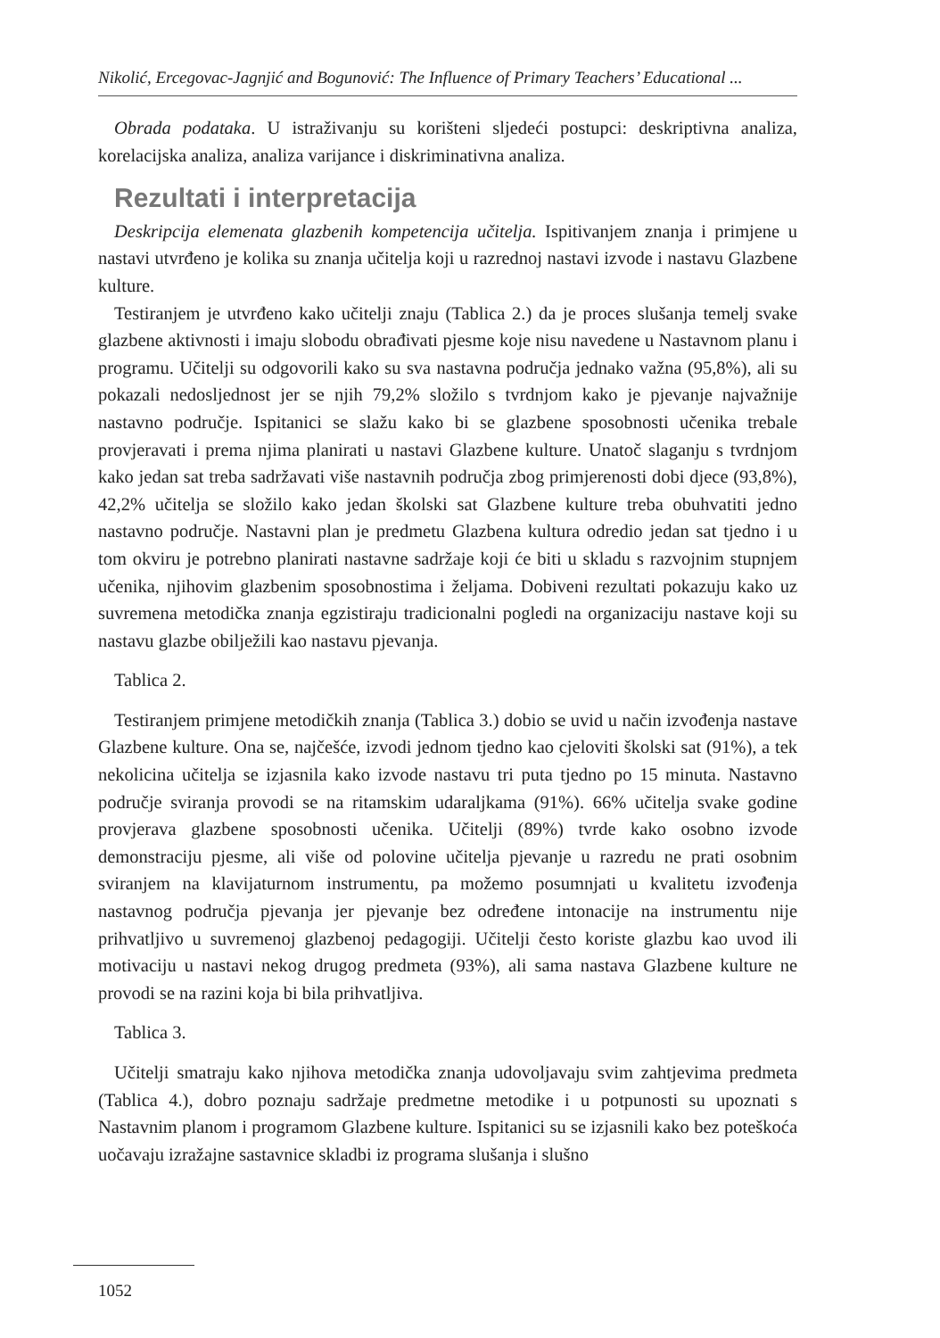Nikolić, Ercegovac-Jagnjić and Bogunović: The Influence of Primary Teachers’ Educational ...
Obrada podataka. U istraživanju su korišteni sljedeći postupci: deskriptivna analiza, korelacijska analiza, analiza varijance i diskriminativna analiza.
Rezultati i interpretacija
Deskripcija elemenata glazbenih kompetencija učitelja. Ispitivanjem znanja i primjene u nastavi utvrđeno je kolika su znanja učitelja koji u razrednoj nastavi izvode i nastavu Glazbene kulture.
Testiranjem je utvrđeno kako učitelji znaju (Tablica 2.) da je proces slušanja temelj svake glazbene aktivnosti i imaju slobodu obrađivati pjesme koje nisu navedene u Nastavnom planu i programu. Učitelji su odgovorili kako su sva nastavna područja jednako važna (95,8%), ali su pokazali nedosljednost jer se njih 79,2% složilo s tvrdnjom kako je pjevanje najvažnije nastavno područje. Ispitanici se slažu kako bi se glazbene sposobnosti učenika trebale provjeravati i prema njima planirati u nastavi Glazbene kulture. Unatoč slaganju s tvrdnjom kako jedan sat treba sadržavati više nastavnih područja zbog primjerenosti dobi djece (93,8%), 42,2% učitelja se složilo kako jedan školski sat Glazbene kulture treba obuhvatiti jedno nastavno područje. Nastavni plan je predmetu Glazbena kultura odredio jedan sat tjedno i u tom okviru je potrebno planirati nastavne sadržaje koji će biti u skladu s razvojnim stupnjem učenika, njihovim glazbenim sposobnostima i željama. Dobiveni rezultati pokazuju kako uz suvremena metodička znanja egzistiraju tradicionalni pogledi na organizaciju nastave koji su nastavu glazbe obilježili kao nastavu pjevanja.
Tablica 2.
Testiranjem primjene metodičkih znanja (Tablica 3.) dobio se uvid u način izvođenja nastave Glazbene kulture. Ona se, najčešće, izvodi jednom tjedno kao cjeloviti školski sat (91%), a tek nekolicina učitelja se izjasnila kako izvode nastavu tri puta tjedno po 15 minuta. Nastavno područje sviranja provodi se na ritamskim udaraljkama (91%). 66% učitelja svake godine provjerava glazbene sposobnosti učenika. Učitelji (89%) tvrde kako osobno izvode demonstraciju pjesme, ali više od polovine učitelja pjevanje u razredu ne prati osobnim sviranjem na klavijaturnom instrumentu, pa možemo posumnjati u kvalitetu izvođenja nastavnog područja pjevanja jer pjevanje bez određene intonacije na instrumentu nije prihvatljivo u suvremenoj glazbenoj pedagogiji. Učitelji često koriste glazbu kao uvod ili motivaciju u nastavi nekog drugog predmeta (93%), ali sama nastava Glazbene kulture ne provodi se na razini koja bi bila prihvatljiva.
Tablica 3.
Učitelji smatraju kako njihova metodička znanja udovoljavaju svim zahtjevima predmeta (Tablica 4.), dobro poznaju sadržaje predmetne metodike i u potpunosti su upoznati s Nastavnim planom i programom Glazbene kulture. Ispitanici su se izjasnili kako bez poteškoća uočavaju izražajne sastavnice skladbi iz programa slušanja i slušno
1052